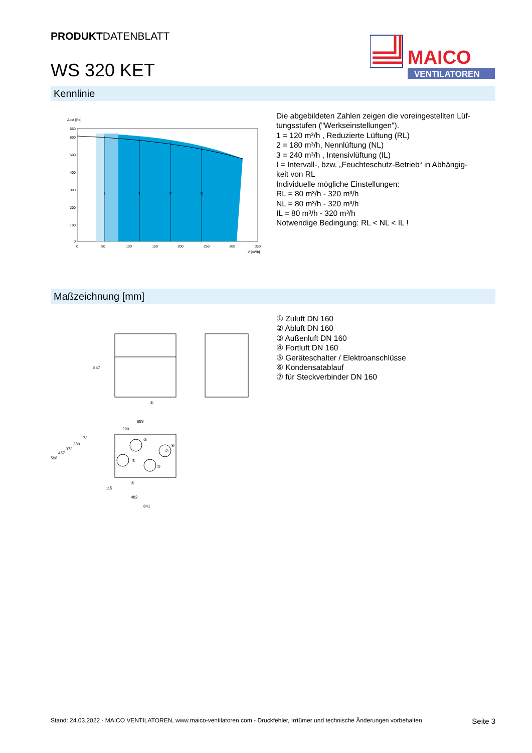PRODUKTDATENBLATT
WS 320 KET
MAICO
VENTILATOREN
Kennlinie
Δpst [Pa]
650
600
500
400
300
200
100
0
0
50
100
150
200
250
300
350
V̇ [m³/h]
I
1
2
3
Die abgebildeten Zahlen zeigen die voreingestellten Lüf-
tungsstufen ("Werkseinstellungen").
1 = 120 m³/h , Reduzierte Lüftung (RL)
2 = 180 m³/h, Nennlüftung (NL)
3 = 240 m³/h , Intensivlüftung (IL)
I = Intervall-, bzw. „Feuchteschutz-Betrieb“ in Abhängig-
keit von RL
Individuelle mögliche Einstellungen:
RL = 80 m³/h - 320 m³/h
NL = 80 m³/h - 320 m³/h
IL = 80 m³/h - 320 m³/h
Notwendige Bedingung: RL < NL < IL !
Maßzeichnung [mm]
857
⑥
689
290
②
①
③
④
⑦
⑤
598
457
373
280
173
115
482
841
① Zuluft DN 160
② Abluft DN 160
③ Außenluft DN 160
④ Fortluft DN 160
⑤ Geräteschalter / Elektroanschlüsse
⑥ Kondensatablauf
⑦ für Steckverbinder DN 160
Stand: 24.03.2022 - MAICO VENTILATOREN, www.maico-ventilatoren.com - Druckfehler, Irrtümer und technische Änderungen vorbehalten Seite 3